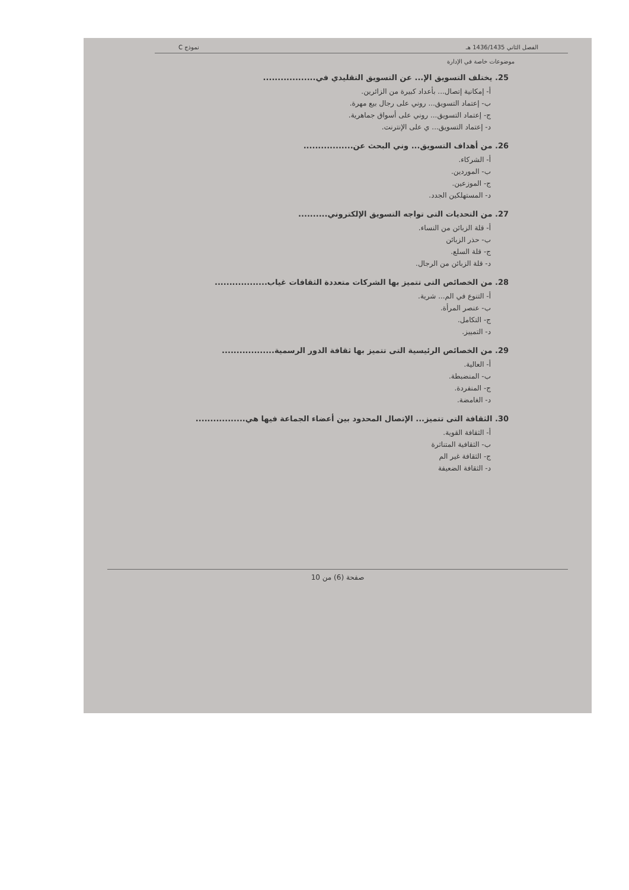الفصل الثاني 1436/1435 هـ نموذج C
موضوعات خاصة في الإدارة
25. يختلف التسويق الإ... عن التسويق التقليدي في..................
أ- إمكانية إتصال... بأعداد كبيرة من الزائرين.
ب- إعتماد التسويق... روني على رجال بيع مهرة.
ج- إعتماد التسويق... روني على أسواق جماهرية.
د- إعتماد التسويق... ي على الإنترنت.
26. من أهداف التسويق... وني البحث عن.................
أ- الشركاء.
ب- الموردين.
ج- الموزعين.
د- المستهلكين الجدد.
27. من التحديات التى تواجه التسويق الإلكتروني..........
أ- قلة الزبائن من النساء.
ب- حذر الزبائن
ج- قلة السلع.
د- قلة الزبائن من الرجال.
28. من الخصائص التى تتميز بها الشركات متعددة الثقافات غياب..................
أ- التنوع في الم... شرية.
ب- عنصر المرأة.
ج- التكامل.
د- التمييز.
29. من الخصائص الرئيسية التى تتميز بها ثقافة الدور الرسمية..................
أ- العالية.
ب- المنضبطة.
ج- المنفردة.
د- الغامضة.
30. الثقافة التى تتميز... الإتصال المحدود بين أعضاء الجماعة فيها هي.................
أ- الثقافة القوية.
ب- الثقافية المتناثرة
ج- الثقافة غير الم
د- الثقافة الضعيفة
صفحة (6) من 10